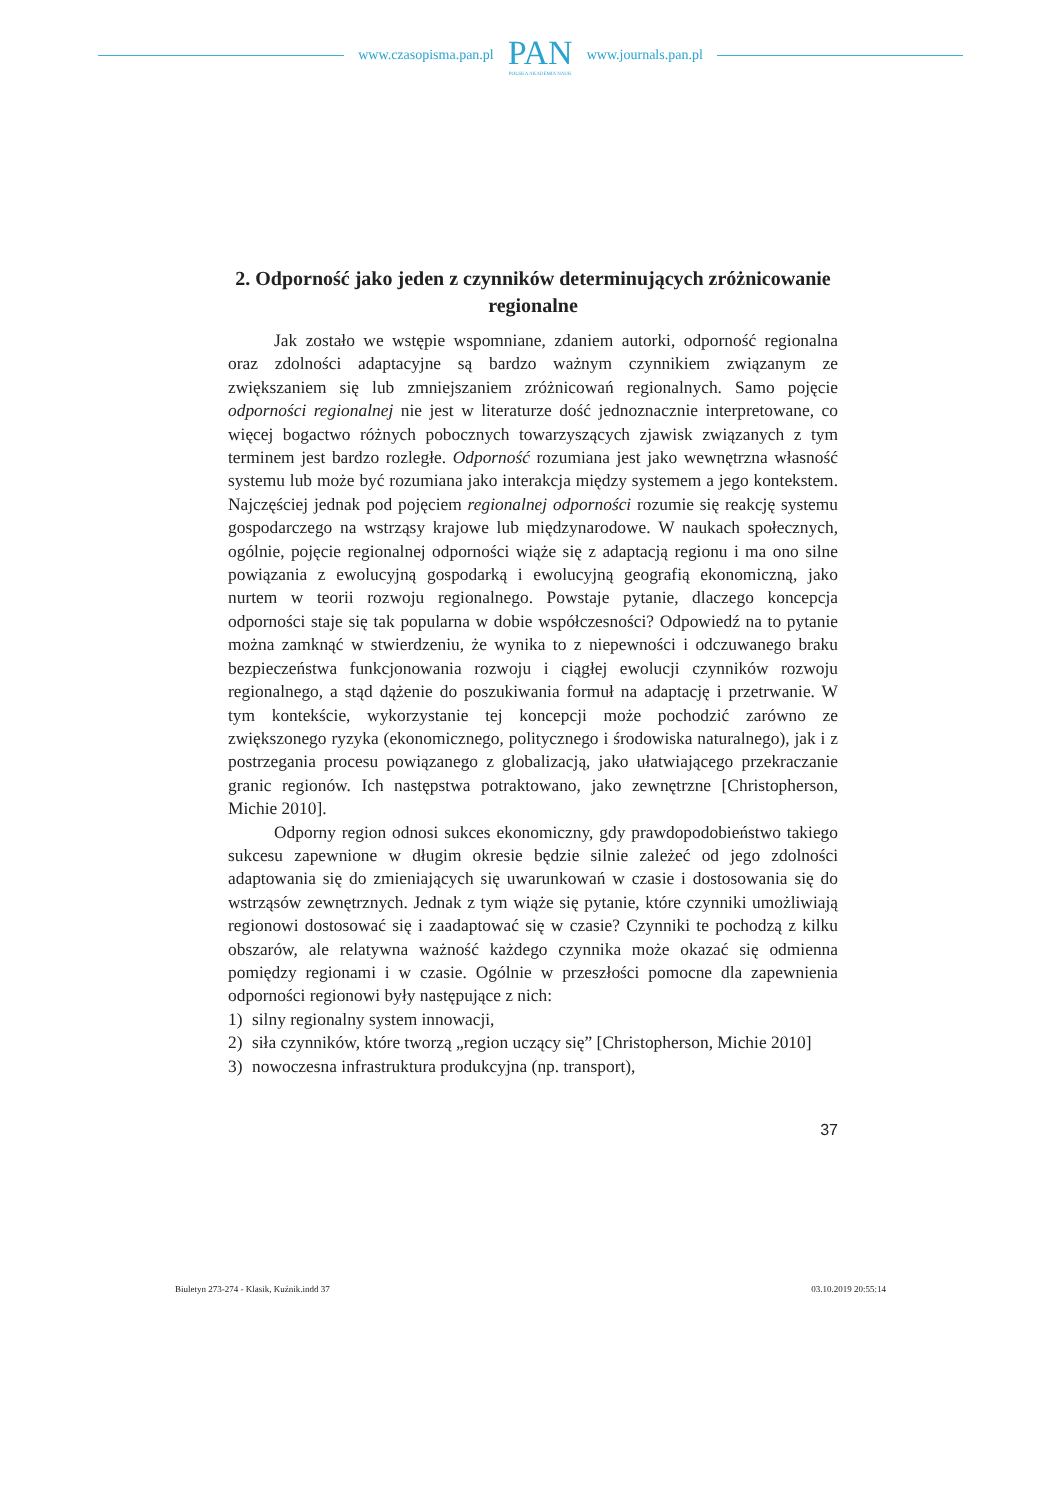www.czasopisma.pan.pl
PAN
POLSKA AKADEMIA NAUK
www.journals.pan.pl
2. Odporność jako jeden z czynników determinujących zróżnicowanie regionalne
Jak zostało we wstępie wspomniane, zdaniem autorki, odporność regionalna oraz zdolności adaptacyjne są bardzo ważnym czynnikiem związanym ze zwiększaniem się lub zmniejszaniem zróżnicowań regionalnych. Samo pojęcie odporności regionalnej nie jest w literaturze dość jednoznacznie interpretowane, co więcej bogactwo różnych pobocznych towarzyszących zjawisk związanych z tym terminem jest bardzo rozległe. Odporność rozumiana jest jako wewnętrzna własność systemu lub może być rozumiana jako interakcja między systemem a jego kontekstem. Najczęściej jednak pod pojęciem regionalnej odporności rozumie się reakcję systemu gospodarczego na wstrząsy krajowe lub międzynarodowe. W naukach społecznych, ogólnie, pojęcie regionalnej odporności wiąże się z adaptacją regionu i ma ono silne powiązania z ewolucyjną gospodarką i ewolucyjną geografią ekonomiczną, jako nurtem w teorii rozwoju regionalnego. Powstaje pytanie, dlaczego koncepcja odporności staje się tak popularna w dobie współczesności? Odpowiedź na to pytanie można zamknąć w stwierdzeniu, że wynika to z niepewności i odczuwanego braku bezpieczeństwa funkcjonowania rozwoju i ciągłej ewolucji czynników rozwoju regionalnego, a stąd dążenie do poszukiwania formuł na adaptację i przetrwanie. W tym kontekście, wykorzystanie tej koncepcji może pochodzić zarówno ze zwiększonego ryzyka (ekonomicznego, politycznego i środowiska naturalnego), jak i z postrzegania procesu powiązanego z globalizacją, jako ułatwiającego przekraczanie granic regionów. Ich następstwa potraktowano, jako zewnętrzne [Christopherson, Michie 2010].
Odporny region odnosi sukces ekonomiczny, gdy prawdopodobieństwo takiego sukcesu zapewnione w długim okresie będzie silnie zależeć od jego zdolności adaptowania się do zmieniających się uwarunkowań w czasie i dostosowania się do wstrząsów zewnętrznych. Jednak z tym wiąże się pytanie, które czynniki umożliwiają regionowi dostosować się i zaadaptować się w czasie? Czynniki te pochodzą z kilku obszarów, ale relatywna ważność każdego czynnika może okazać się odmienna pomiędzy regionami i w czasie. Ogólnie w przeszłości pomocne dla zapewnienia odporności regionowi były następujące z nich:
1) silny regionalny system innowacji,
2) siła czynników, które tworzą „region uczący się” [Christopherson, Michie 2010]
3) nowoczesna infrastruktura produkcyjna (np. transport),
37
Biuletyn 273-274 - Klasik, Kuźnik.indd 37 03.10.2019 20:55:14